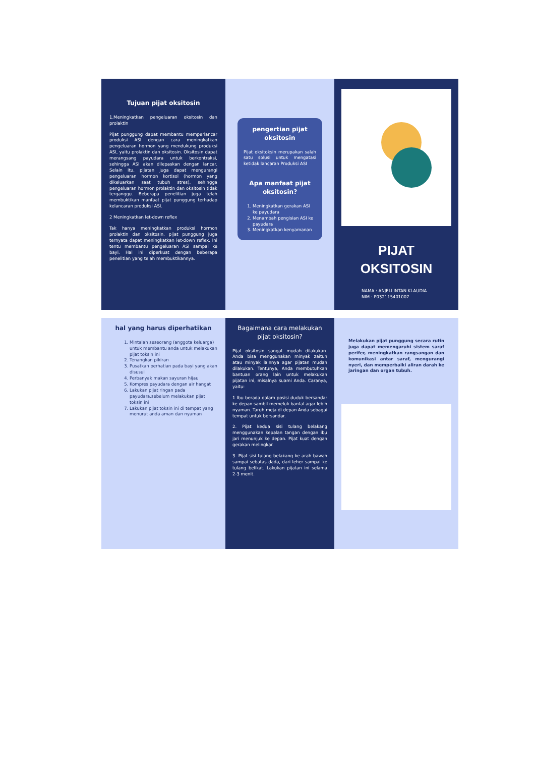Tujuan pijat oksitosin
1.Meningkatkan pengeluaran oksitosin dan prolaktin
Pijat punggung dapat membantu memperlancar produksi ASI dengan cara meningkatkan pengeluaran hormon yang mendukung produksi ASI, yaitu prolaktin dan oksitosin. Oksitosin dapat merangsang payudara untuk berkontraksi, sehingga ASI akan dilepaskan dengan lancar. Selain itu, pijatan juga dapat mengurangi pengeluaran hormon kortisol (hormon yang dikeluarkan saat tubuh stres), sehingga pengeluaran hormon prolaktin dan oksitosin tidak terganggu. Beberapa penelitian juga telah membuktikan manfaat pijat punggung terhadap kelancaran produksi ASI.
2 Meningkatkan let-down reflex
Tak hanya meningkatkan produksi hormon prolaktin dan oksitosin, pijat punggung juga ternyata dapat meningkatkan let-down reflex. Ini tentu membantu pengeluaran ASI sampai ke bayi. Hal ini diperkuat dengan beberapa penelitian yang telah membuktikannya.
pengertian pijat oksitosin
Pijat oksitoksin merupakan salah satu solusi untuk mengatasi ketidak lancaran Produksi ASI
Apa manfaat pijat oksitosin?
1. Meningkatkan gerakan ASI ke payudara
2. Menambah pengisian ASI ke payudara
3. Meningkatkan kenyamanan
PIJAT OKSITOSIN
NAMA : ANJELI INTAN KLAUDIA
NIM : P032115401007
hal yang harus diperhatikan
1. Mintalah seseorang (anggota keluarga) untuk membantu anda untuk melakukan pijat toksin ini
2. Tenangkan pikiran
3. Pusatkan perhatian pada bayi yang akan disusui
4. Perbanyak makan sayuran hijau
5. Kompres payudara dengan air hangat
6. Lakukan pijat ringan pada payudara.sebelum melakukan pijat toksin ini
7. Lakukan pijat toksin ini di tempat yang menurut anda aman dan nyaman
Bagaimana cara melakukan pijat oksitosin?
Pijat oksitosin sangat mudah dilakukan. Anda bisa menggunakan minyak zaitun atau minyak lainnya agar pijatan mudah dilakukan. Tentunya, Anda membutuhkan bantuan orang lain untuk melakukan pijatan ini, misalnya suami Anda. Caranya, yaitu:
1 Ibu berada dalam posisi duduk bersandar ke depan sambil memeluk bantal agar lebih nyaman. Taruh meja di depan Anda sebagai tempat untuk bersandar.
2. Pijat kedua sisi tulang belakang menggunakan kepalan tangan dengan ibu jari menunjuk ke depan. Pijat kuat dengan gerakan melingkar.
3. Pijat sisi tulang belakang ke arah bawah sampai sebatas dada, dari leher sampai ke tulang belikat. Lakukan pijatan ini selama 2-3 menit.
Melakukan pijat punggung secara rutin juga dapat memengaruhi sistem saraf perifer, meningkatkan rangsangan dan komunikasi antar saraf, mengurangi nyeri, dan memperbaiki aliran darah ke jaringan dan organ tubuh.